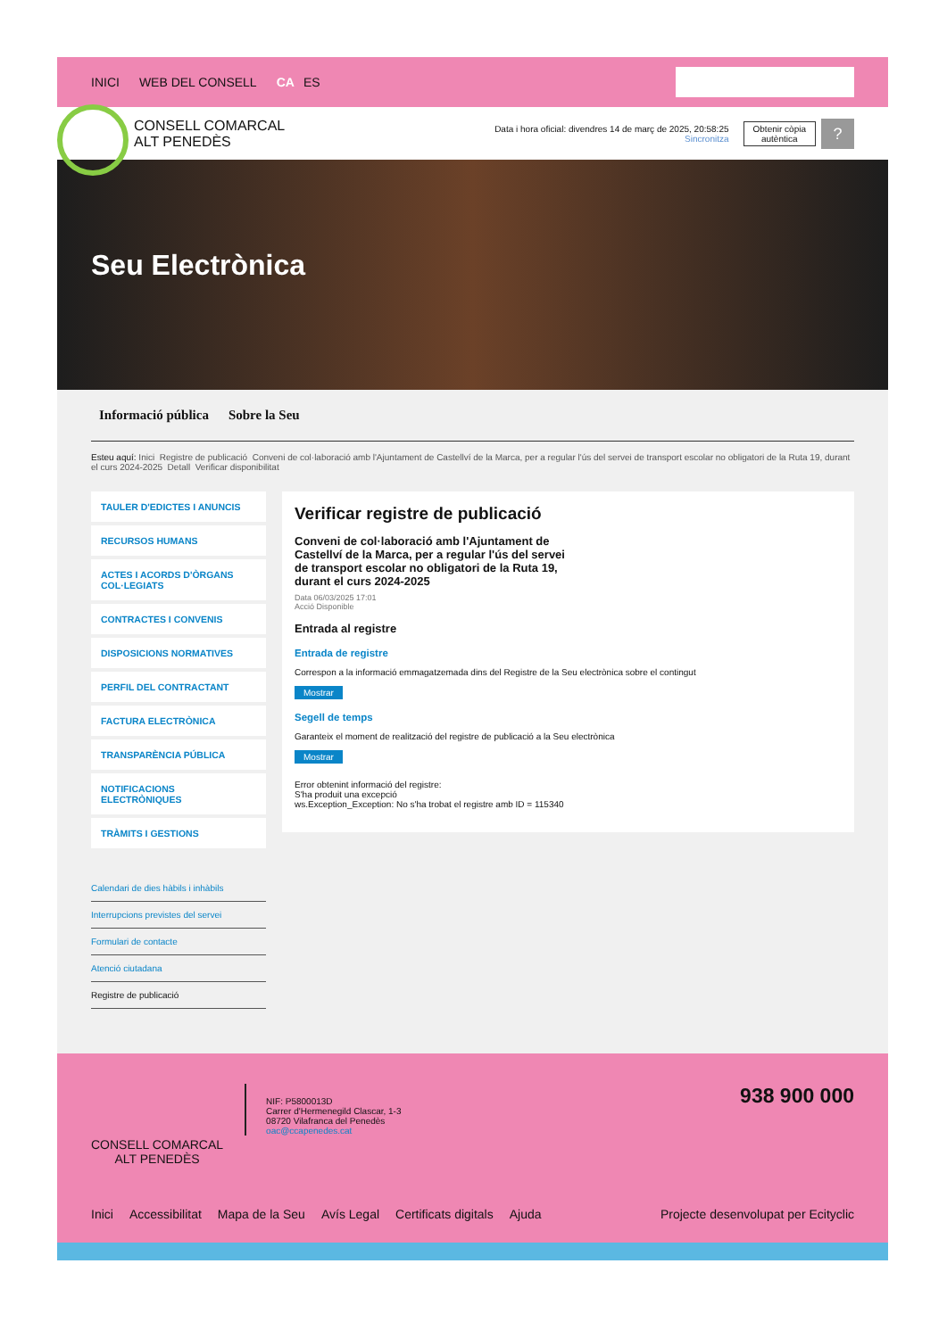INICI WEB DEL CONSELL CA ES
CONSELL COMARCAL
ALT PENEDÈS
Data i hora oficial: divendres 14 de març de 2025, 20:58:25
Sincronitza
Obtenir còpia
autèntica
?
Seu Electrònica
Informació pública Sobre la Seu
Esteu aquí: Inici Registre de publicació Conveni de col·laboració amb l'Ajuntament de Castellví de la Marca, per a regular l'ús del servei de transport escolar no obligatori de la Ruta 19, durant el curs 2024-2025 Detall Verificar disponibilitat
TAULER D'EDICTES I ANUNCIS
RECURSOS HUMANS
ACTES I ACORDS D'ÒRGANS COL·LEGIATS
CONTRACTES I CONVENIS
DISPOSICIONS NORMATIVES
PERFIL DEL CONTRACTANT
FACTURA ELECTRÒNICA
TRANSPARÈNCIA PÚBLICA
NOTIFICACIONS ELECTRÒNIQUES
TRÀMITS I GESTIONS
Calendari de dies hàbils i inhàbils
Interrupcions previstes del servei
Formulari de contacte
Atenció ciutadana
Registre de publicació
Verificar registre de publicació
Conveni de col·laboració amb l'Ajuntament de Castellví de la Marca, per a regular l'ús del servei de transport escolar no obligatori de la Ruta 19, durant el curs 2024-2025
Data 06/03/2025 17:01
Acció Disponible
Entrada al registre
Entrada de registre
Correspon a la informació emmagatzemada dins del Registre de la Seu electrònica sobre el contingut
Mostrar
Segell de temps
Garanteix el moment de realització del registre de publicació a la Seu electrònica
Mostrar
Error obtenint informació del registre:
S'ha produit una excepció
ws.Exception_Exception: No s'ha trobat el registre amb ID = 115340
CONSELL COMARCAL
ALT PENEDÈS
NIF: P5800013D
Carrer d'Hermenegild Clascar, 1-3
08720 Vilafranca del Penedès
oac@ccapenedes.cat
938 900 000
Inici Accessibilitat Mapa de la Seu Avís Legal Certificats digitals Ajuda Projecte desenvolupat per Ecityclic